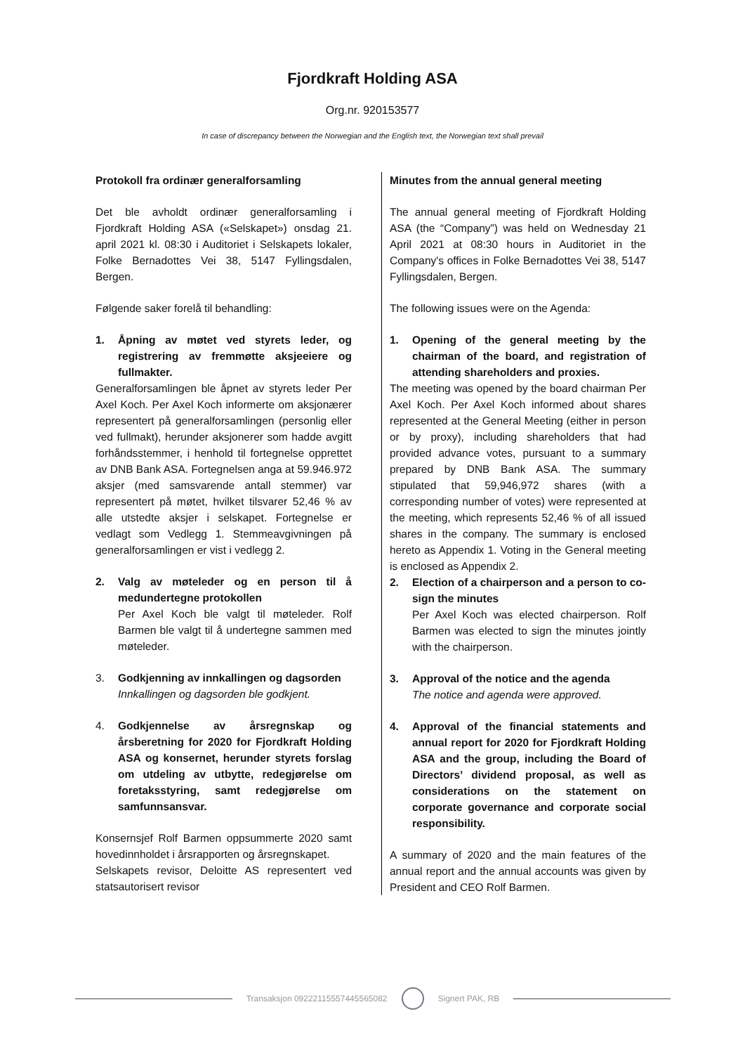Fjordkraft Holding ASA
Org.nr. 920153577
In case of discrepancy between the Norwegian and the English text, the Norwegian text shall prevail
Protokoll fra ordinær generalforsamling
Det ble avholdt ordinær generalforsamling i Fjordkraft Holding ASA («Selskapet») onsdag 21. april 2021 kl. 08:30 i Auditoriet i Selskapets lokaler, Folke Bernadottes Vei 38, 5147 Fyllingsdalen, Bergen.
Følgende saker forelå til behandling:
1. Åpning av møtet ved styrets leder, og registrering av fremmøtte aksjeeiere og fullmakter.
Generalforsamlingen ble åpnet av styrets leder Per Axel Koch. Per Axel Koch informerte om aksjonærer representert på generalforsamlingen (personlig eller ved fullmakt), herunder aksjonerer som hadde avgitt forhåndsstemmer, i henhold til fortegnelse opprettet av DNB Bank ASA. Fortegnelsen anga at 59.946.972 aksjer (med samsvarende antall stemmer) var representert på møtet, hvilket tilsvarer 52,46 % av alle utstedte aksjer i selskapet. Fortegnelse er vedlagt som Vedlegg 1. Stemmeavgivningen på generalforsamlingen er vist i vedlegg 2.
2. Valg av møteleder og en person til å medundertegne protokollen
Per Axel Koch ble valgt til møteleder. Rolf Barmen ble valgt til å undertegne sammen med møteleder.
3. Godkjenning av innkallingen og dagsorden
Innkallingen og dagsorden ble godkjent.
4. Godkjennelse av årsregnskap og årsberetning for 2020 for Fjordkraft Holding ASA og konsernet, herunder styrets forslag om utdeling av utbytte, redegjørelse om foretaksstyring, samt redegjørelse om samfunnsansvar.
Konsernsjef Rolf Barmen oppsummerte 2020 samt hovedinnholdet i årsrapporten og årsregnskapet.
Selskapets revisor, Deloitte AS representert ved statsautorisert revisor
Minutes from the annual general meeting
The annual general meeting of Fjordkraft Holding ASA (the “Company”) was held on Wednesday 21 April 2021 at 08:30 hours in Auditoriet in the Company's offices in Folke Bernadottes Vei 38, 5147 Fyllingsdalen, Bergen.
The following issues were on the Agenda:
1. Opening of the general meeting by the chairman of the board, and registration of attending shareholders and proxies.
The meeting was opened by the board chairman Per Axel Koch. Per Axel Koch informed about shares represented at the General Meeting (either in person or by proxy), including shareholders that had provided advance votes, pursuant to a summary prepared by DNB Bank ASA. The summary stipulated that 59,946,972 shares (with a corresponding number of votes) were represented at the meeting, which represents 52,46 % of all issued shares in the company. The summary is enclosed hereto as Appendix 1. Voting in the General meeting is enclosed as Appendix 2.
2. Election of a chairperson and a person to co-sign the minutes
Per Axel Koch was elected chairperson. Rolf Barmen was elected to sign the minutes jointly with the chairperson.
3. Approval of the notice and the agenda
The notice and agenda were approved.
4. Approval of the financial statements and annual report for 2020 for Fjordkraft Holding ASA and the group, including the Board of Directors’ dividend proposal, as well as considerations on the statement on corporate governance and corporate social responsibility.
A summary of 2020 and the main features of the annual report and the annual accounts was given by President and CEO Rolf Barmen.
Transaksjon 09222115557445565082
Signert PAK, RB